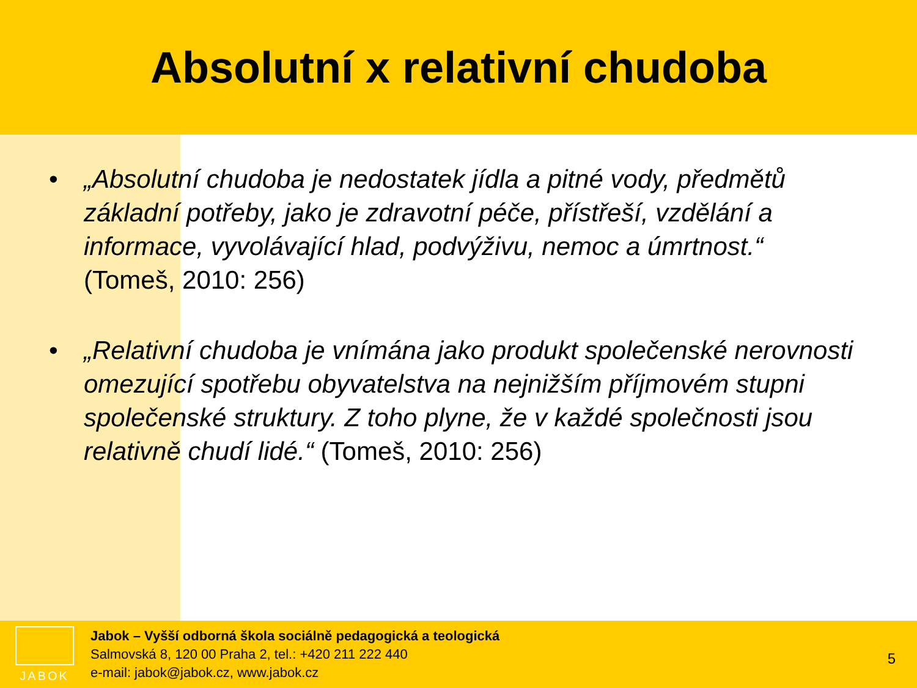Absolutní x relativní chudoba
• „Absolutní chudoba je nedostatek jídla a pitné vody, předmětů základní potřeby, jako je zdravotní péče, přístřeší, vzdělání a informace, vyvolávající hlad, podvýživu, nemoc a úmrtnost.“ (Tomeš, 2010: 256)
• „Relativní chudoba je vnímána jako produkt společenské nerovnosti omezující spotřebu obyvatelstva na nejnižším příjmovém stupni společenské struktury. Z toho plyne, že v každé společnosti jsou relativně chudí lidé.“ (Tomeš, 2010: 256)
JABOK
Jabok – Vyšší odborná škola sociálně pedagogická a teologická
Salmovská 8, 120 00 Praha 2, tel.: +420 211 222 440
e-mail: jabok@jabok.cz, www.jabok.cz
5